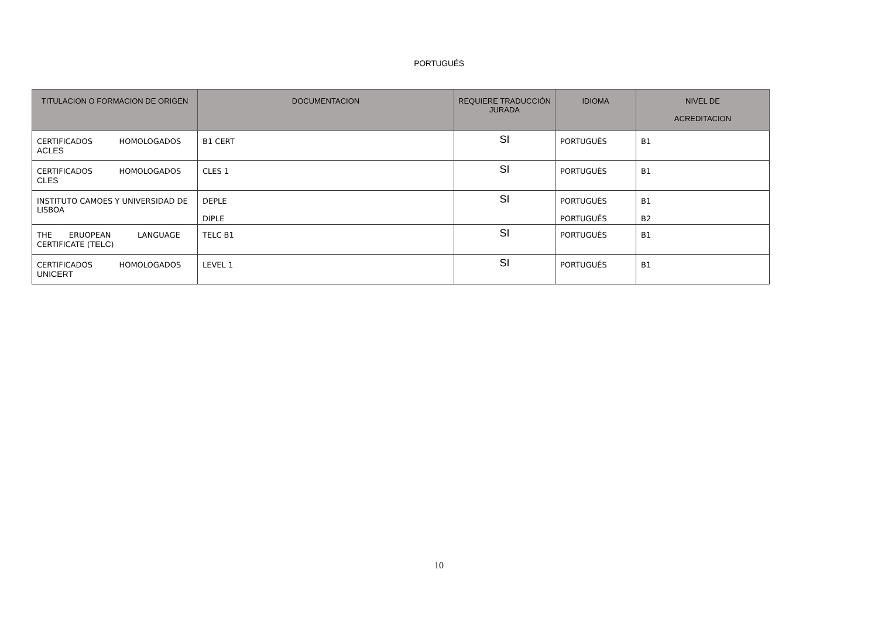PORTUGUÉS
| TITULACION O FORMACION DE ORIGEN | DOCUMENTACION | REQUIERE TRADUCCIÓN JURADA | IDIOMA | NIVEL DE ACREDITACION |
| --- | --- | --- | --- | --- |
| CERTIFICADOS HOMOLOGADOS ACLES | B1 CERT | SI | PORTUGUÉS | B1 |
| CERTIFICADOS HOMOLOGADOS CLES | CLES 1 | SI | PORTUGUÉS | B1 |
| INSTITUTO CAMOES Y UNIVERSIDAD DE LISBOA | DEPLE DIPLE | SI | PORTUGUÉS PORTUGUÉS | B1 B2 |
| THE ERUOPEAN LANGUAGE CERTIFICATE ( TELC ) | TELC B1 | SI | PORTUGUÉS | B1 |
| CERTIFICADOS HOMOLOGADOS UNICERT | LEVEL 1 | SI | PORTUGUÉS | B1 |
10